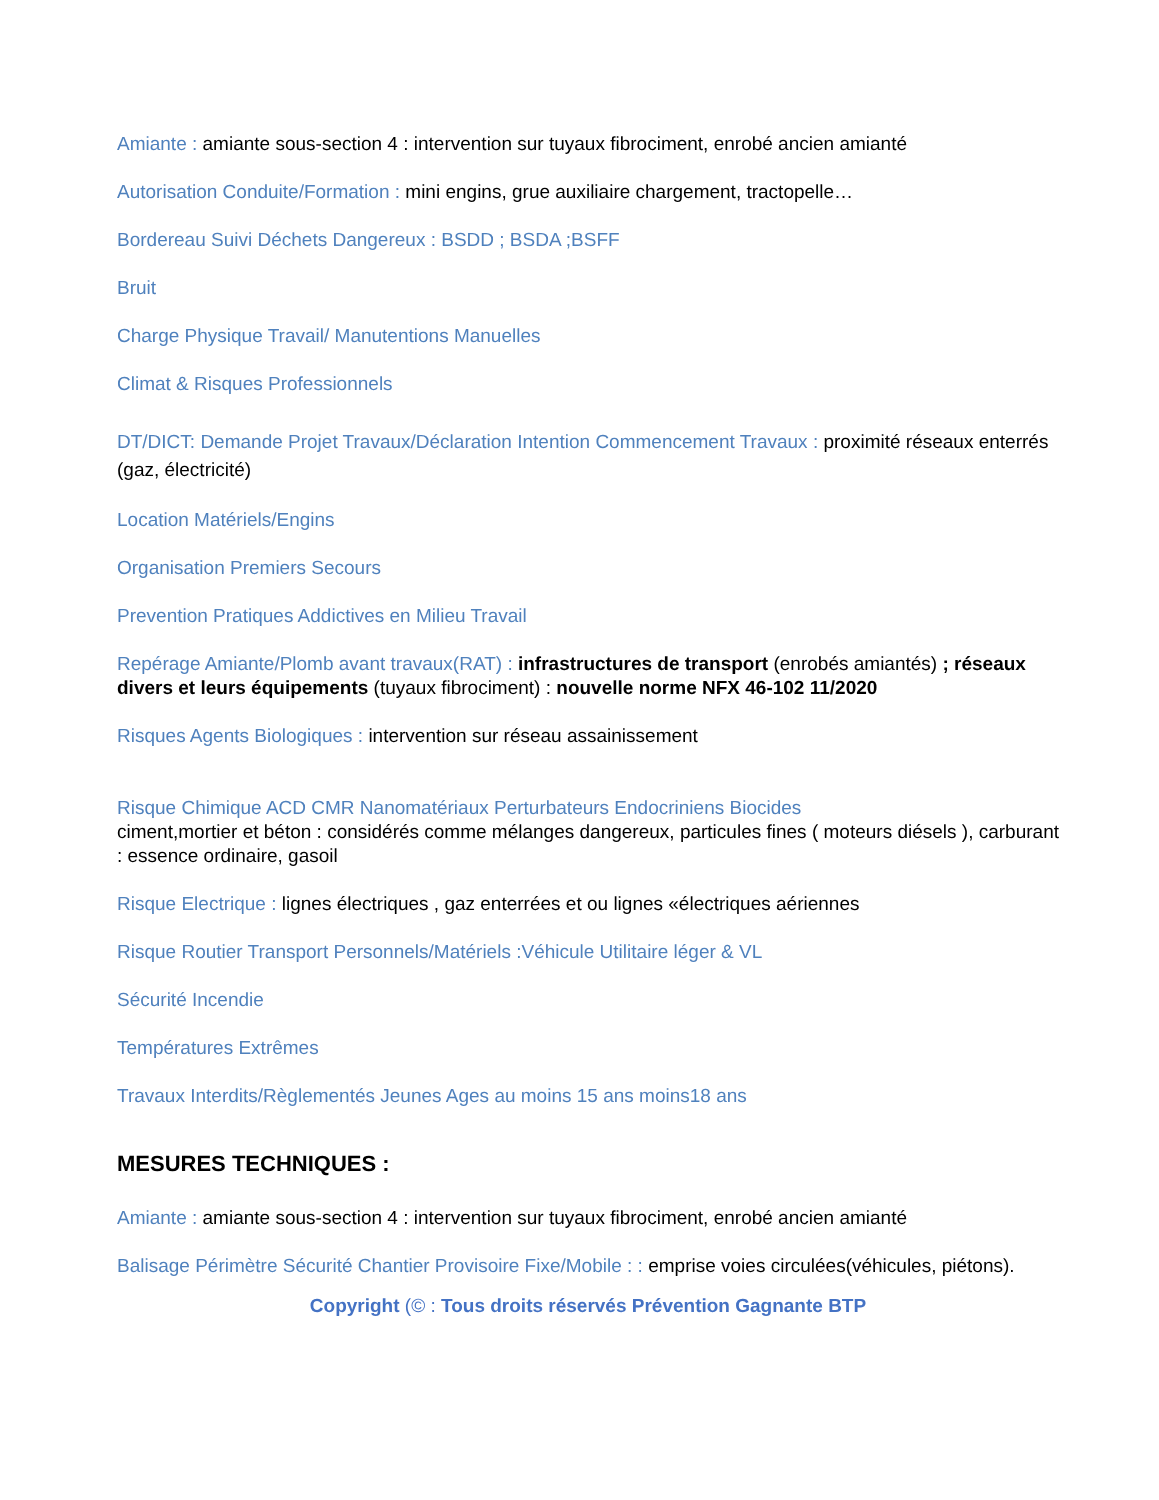Amiante : amiante sous-section 4 : intervention sur tuyaux fibrociment, enrobé ancien amianté
Autorisation Conduite/Formation : mini engins, grue auxiliaire chargement, tractopelle…
Bordereau Suivi Déchets Dangereux : BSDD ; BSDA ;BSFF
Bruit
Charge Physique Travail/ Manutentions Manuelles
Climat & Risques Professionnels
DT/DICT: Demande Projet Travaux/Déclaration Intention Commencement Travaux : proximité réseaux enterrés (gaz, électricité)
Location Matériels/Engins
Organisation Premiers Secours
Prevention Pratiques Addictives en Milieu Travail
Repérage Amiante/Plomb avant travaux(RAT) : infrastructures de transport (enrobés amiantés) ; réseaux divers et leurs équipements (tuyaux fibrociment) : nouvelle norme NFX 46-102 11/2020
Risques Agents Biologiques : intervention sur réseau assainissement
Risque Chimique ACD CMR Nanomatériaux Perturbateurs Endocriniens Biocides
ciment,mortier et béton : considérés comme mélanges dangereux, particules fines ( moteurs diésels ), carburant : essence ordinaire, gasoil
Risque Electrique : lignes électriques , gaz enterrées et ou lignes «électriques aériennes
Risque Routier Transport Personnels/Matériels :Véhicule Utilitaire léger & VL
Sécurité Incendie
Températures Extrêmes
Travaux Interdits/Règlementés Jeunes Ages au moins 15 ans moins18 ans
MESURES TECHNIQUES :
Amiante : amiante sous-section 4 : intervention sur tuyaux fibrociment, enrobé ancien amianté
Balisage Périmètre Sécurité Chantier Provisoire Fixe/Mobile : : emprise voies circulées(véhicules, piétons).
Copyright (© : Tous droits réservés Prévention Gagnante BTP